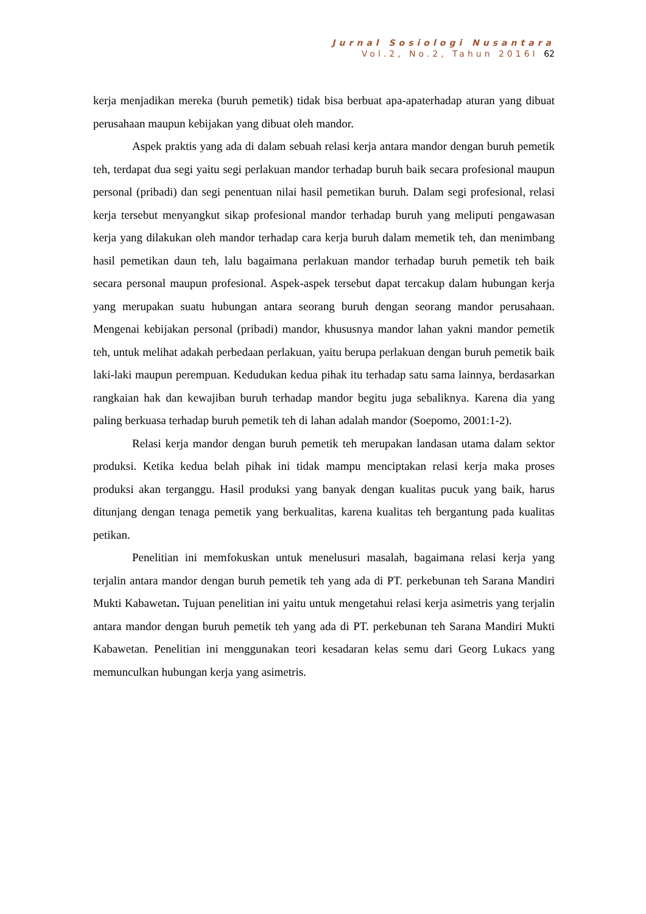Jurnal Sosiologi Nusantara
Vol.2, No.2, Tahun 2016I 62
kerja menjadikan mereka (buruh pemetik) tidak bisa berbuat apa-apaterhadap aturan yang dibuat perusahaan maupun kebijakan yang dibuat oleh mandor.
Aspek praktis yang ada di dalam sebuah relasi kerja antara mandor dengan buruh pemetik teh, terdapat dua segi yaitu segi perlakuan mandor terhadap buruh baik secara profesional maupun personal (pribadi) dan segi penentuan nilai hasil pemetikan buruh. Dalam segi profesional, relasi kerja tersebut menyangkut sikap profesional mandor terhadap buruh yang meliputi pengawasan kerja yang dilakukan oleh mandor terhadap cara kerja buruh dalam memetik teh, dan menimbang hasil pemetikan daun teh, lalu bagaimana perlakuan mandor terhadap buruh pemetik teh baik secara personal maupun profesional. Aspek-aspek tersebut dapat tercakup dalam hubungan kerja yang merupakan suatu hubungan antara seorang buruh dengan seorang mandor perusahaan. Mengenai kebijakan personal (pribadi) mandor, khususnya mandor lahan yakni mandor pemetik teh, untuk melihat adakah perbedaan perlakuan, yaitu berupa perlakuan dengan buruh pemetik baik laki-laki maupun perempuan. Kedudukan kedua pihak itu terhadap satu sama lainnya, berdasarkan rangkaian hak dan kewajiban buruh terhadap mandor begitu juga sebaliknya. Karena dia yang paling berkuasa terhadap buruh pemetik teh di lahan adalah mandor (Soepomo, 2001:1-2).
Relasi kerja mandor dengan buruh pemetik teh merupakan landasan utama dalam sektor produksi. Ketika kedua belah pihak ini tidak mampu menciptakan relasi kerja maka proses produksi akan terganggu. Hasil produksi yang banyak dengan kualitas pucuk yang baik, harus ditunjang dengan tenaga pemetik yang berkualitas, karena kualitas teh bergantung pada kualitas petikan.
Penelitian ini memfokuskan untuk menelusuri masalah, bagaimana relasi kerja yang terjalin antara mandor dengan buruh pemetik teh yang ada di PT. perkebunan teh Sarana Mandiri Mukti Kabawetan. Tujuan penelitian ini yaitu untuk mengetahui relasi kerja asimetris yang terjalin antara mandor dengan buruh pemetik teh yang ada di PT. perkebunan teh Sarana Mandiri Mukti Kabawetan. Penelitian ini menggunakan teori kesadaran kelas semu dari Georg Lukacs yang memunculkan hubungan kerja yang asimetris.